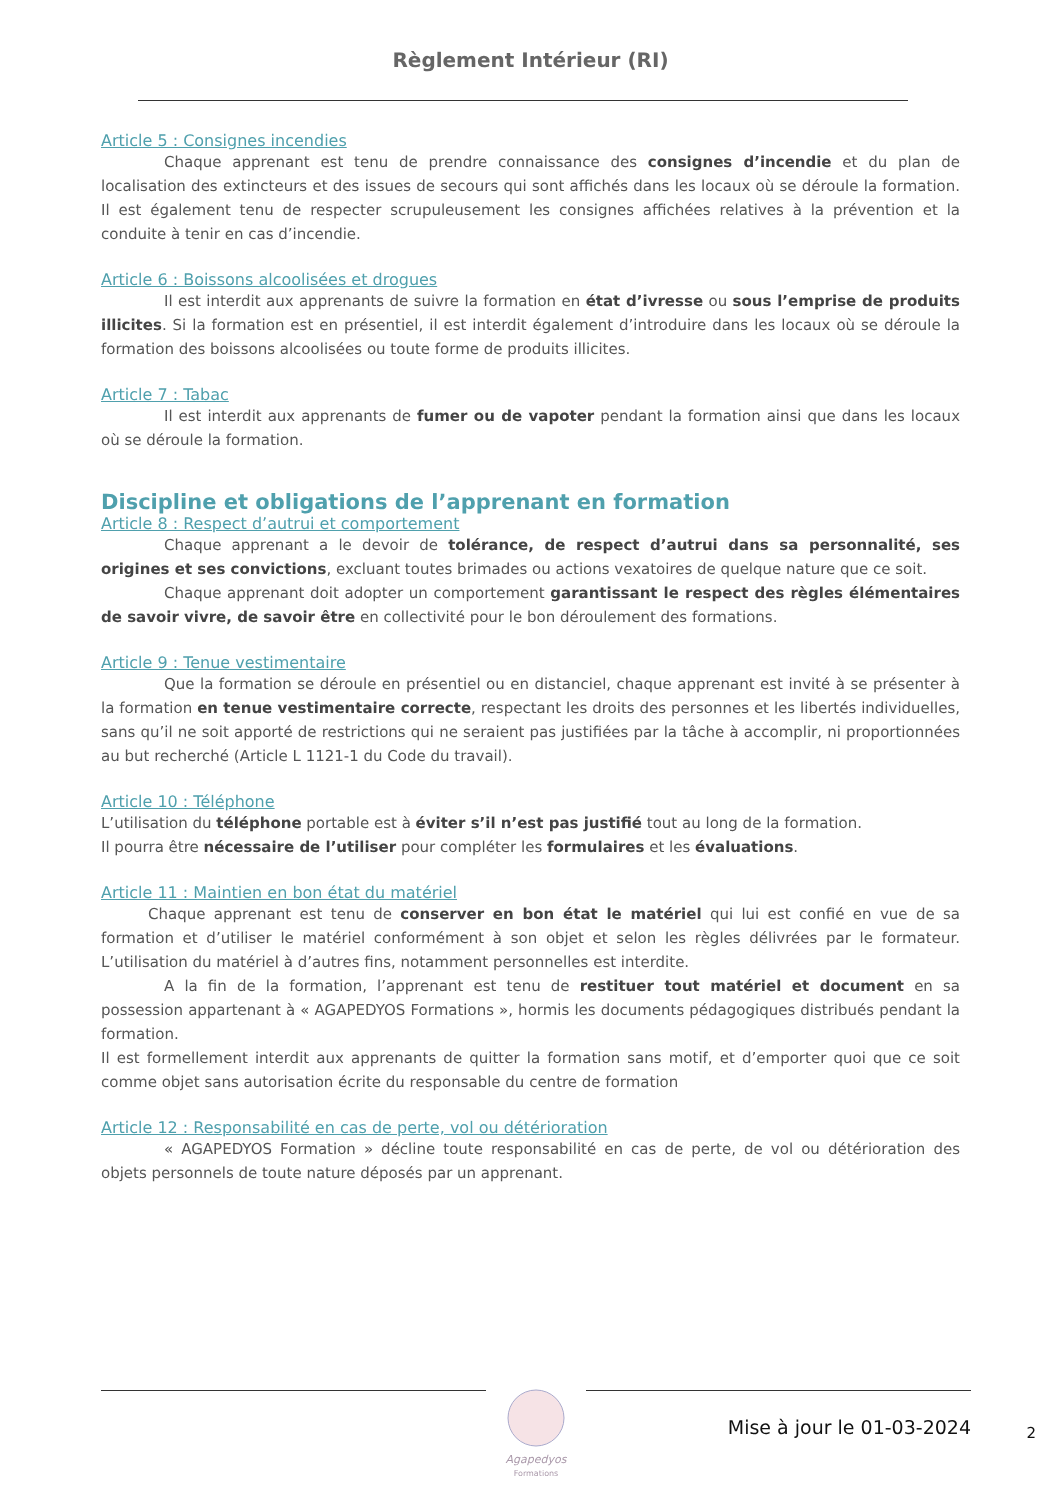Règlement Intérieur (RI)
Article 5 : Consignes incendies
Chaque apprenant est tenu de prendre connaissance des consignes d’incendie et du plan de localisation des extincteurs et des issues de secours qui sont affichés dans les locaux où se déroule la formation. Il est également tenu de respecter scrupuleusement les consignes affichées relatives à la prévention et la conduite à tenir en cas d’incendie.
Article 6 : Boissons alcoolisées et drogues
Il est interdit aux apprenants de suivre la formation en état d’ivresse ou sous l’emprise de produits illicites. Si la formation est en présentiel, il est interdit également d’introduire dans les locaux où se déroule la formation des boissons alcoolisées ou toute forme de produits illicites.
Article 7 : Tabac
Il est interdit aux apprenants de fumer ou de vapoter pendant la formation ainsi que dans les locaux où se déroule la formation.
Discipline et obligations de l’apprenant en formation
Article 8 : Respect d’autrui et comportement
Chaque apprenant a le devoir de tolérance, de respect d’autrui dans sa personnalité, ses origines et ses convictions, excluant toutes brimades ou actions vexatoires de quelque nature que ce soit.
Chaque apprenant doit adopter un comportement garantissant le respect des règles élémentaires de savoir vivre, de savoir être en collectivité pour le bon déroulement des formations.
Article 9 : Tenue vestimentaire
Que la formation se déroule en présentiel ou en distanciel, chaque apprenant est invité à se présenter à la formation en tenue vestimentaire correcte, respectant les droits des personnes et les libertés individuelles, sans qu’il ne soit apporté de restrictions qui ne seraient pas justifiées par la tâche à accomplir, ni proportionnées au but recherché (Article L 1121-1 du Code du travail).
Article 10 : Téléphone
L’utilisation du téléphone portable est à éviter s’il n’est pas justifié tout au long de la formation.
Il pourra être nécessaire de l’utiliser pour compléter les formulaires et les évaluations.
Article 11 : Maintien en bon état du matériel
Chaque apprenant est tenu de conserver en bon état le matériel qui lui est confié en vue de sa formation et d’utiliser le matériel conformément à son objet et selon les règles délivrées par le formateur. L’utilisation du matériel à d’autres fins, notamment personnelles est interdite.
A la fin de la formation, l’apprenant est tenu de restituer tout matériel et document en sa possession appartenant à « AGAPEDYOS Formations », hormis les documents pédagogiques distribués pendant la formation.
Il est formellement interdit aux apprenants de quitter la formation sans motif, et d’emporter quoi que ce soit comme objet sans autorisation écrite du responsable du centre de formation
Article 12 : Responsabilité en cas de perte, vol ou détérioration
« AGAPEDYOS Formation » décline toute responsabilité en cas de perte, de vol ou détérioration des objets personnels de toute nature déposés par un apprenant.
Agapedyos
Formations
Mise à jour le 01-03-2024 2